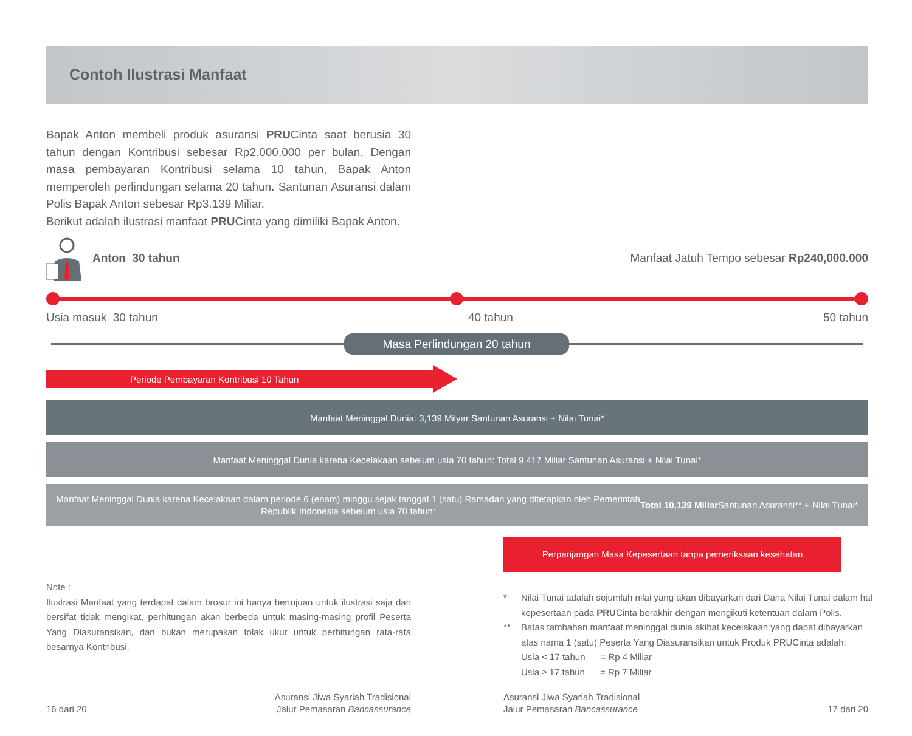Contoh Ilustrasi Manfaat
Bapak Anton membeli produk asuransi PRUCinta saat berusia 30 tahun dengan Kontribusi sebesar Rp2.000.000 per bulan. Dengan masa pembayaran Kontribusi selama 10 tahun, Bapak Anton memperoleh perlindungan selama 20 tahun. Santunan Asuransi dalam Polis Bapak Anton sebesar Rp3.139 Miliar.
Berikut adalah ilustrasi manfaat PRUCinta yang dimiliki Bapak Anton.
Anton 30 tahun
Manfaat Jatuh Tempo sebesar Rp240,000.000
Usia masuk 30 tahun 40 tahun 50 tahun
Masa Perlindungan 20 tahun
Periode Pembayaran Kontribusi 10 Tahun
Manfaat Meninggal Dunia: 3,139 Milyar Santunan Asuransi + Nilai Tunai*
Manfaat Meninggal Dunia karena Kecelakaan sebelum usia 70 tahun: Total 9,417 Miliar Santunan Asuransi + Nilai Tunai*
Manfaat Meninggal Dunia karena Kecelakaan dalam periode 6 (enam) minggu sejak tanggal 1 (satu) Ramadan yang ditetapkan oleh Pemerintah
Republik Indonesia sebelum usia 70 tahun: Total 10,139 Miliar Santunan Asuransi** + Nilai Tunai*
Perpanjangan Masa Kepesertaan tanpa pemeriksaan kesehatan
Note :
Ilustrasi Manfaat yang terdapat dalam brosur ini hanya bertujuan untuk ilustrasi saja dan bersifat tidak mengikat, perhitungan akan berbeda untuk masing-masing profil Peserta Yang Diasuransikan, dan bukan merupakan tolak ukur untuk perhitungan rata-rata besarnya Kontribusi.
* Nilai Tunai adalah sejumlah nilai yang akan dibayarkan dari Dana Nilai Tunai dalam hal kepesertaan pada PRUCinta berakhir dengan mengikuti ketentuan dalam Polis.
** Batas tambahan manfaat meninggal dunia akibat kecelakaan yang dapat dibayarkan atas nama 1 (satu) Peserta Yang Diasuransikan untuk Produk PRUCinta adalah;
Usia < 17 tahun = Rp 4 Miliar
Usia ≥ 17 tahun = Rp 7 Miliar
16 dari 20
Asuransi Jiwa Syariah Tradisional
Jalur Pemasaran Bancassurance
Asuransi Jiwa Syariah Tradisional
Jalur Pemasaran Bancassurance
17 dari 20